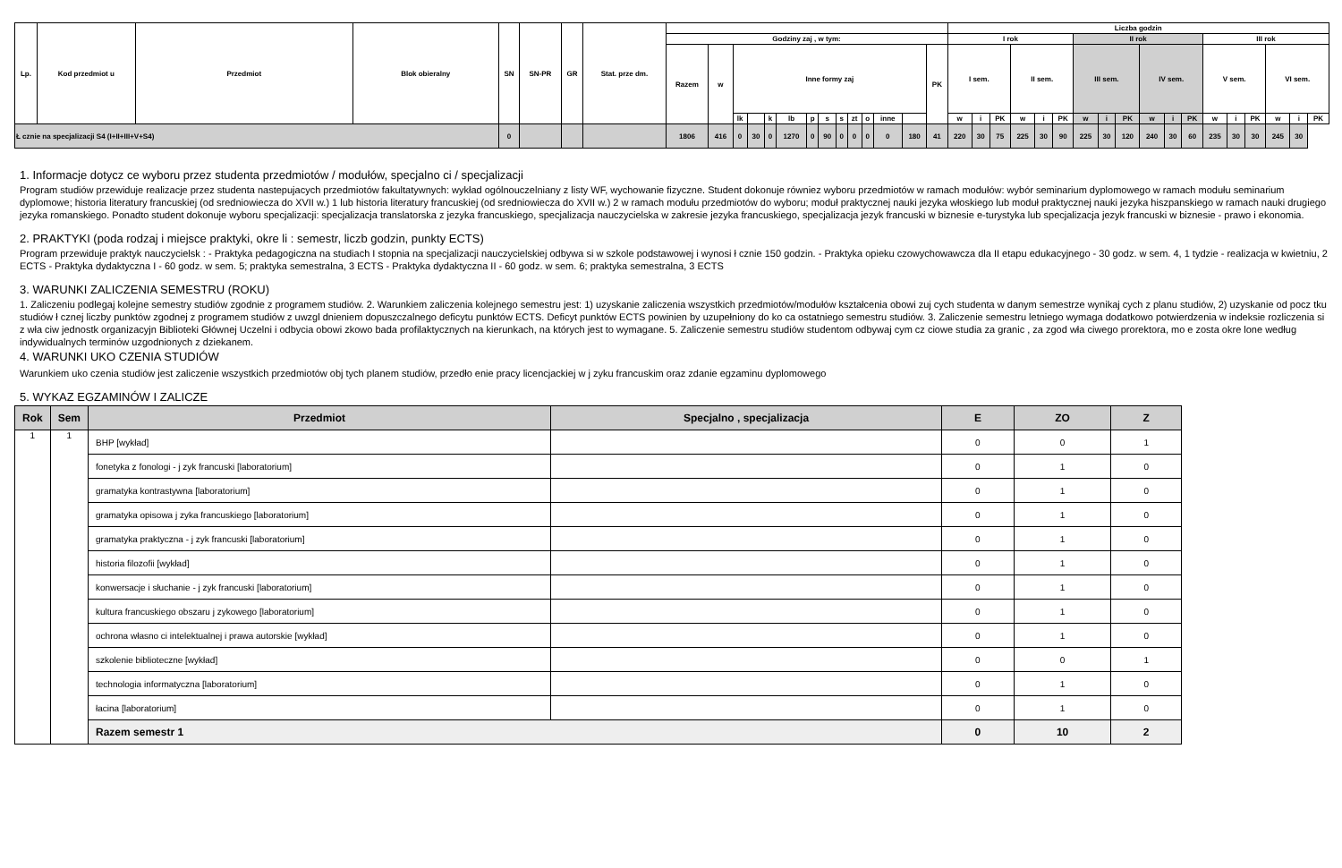| Lp. | Kod przedmiot u | Przedmiot | Blok obieralny | SN | SN-PR | GR | Stat. prze dm. | | | | | | | | | | | | | | | Liczba godzin | | | | | | | | | | | | | | | | | |
| --- | --- | --- | --- | --- | --- | --- | --- | --- | --- | --- | --- | --- | --- | --- | --- | --- | --- | --- | --- | --- | --- | --- | --- | --- | --- | --- | --- | --- | --- | --- | --- | --- | --- | --- | --- | --- | --- | --- | --- |
| | | | | | | | | Godziny zaj , w tym: | | | | | | | | | | | | | | I rok | | | | | | II rok | | | | | | III rok | | | | | |
| | | | | | | | | Razem | w | Inne formy zaj | | | | | | | | | | | PK | I sem. | | | II sem. | | | III sem. | | | IV sem. | | | V sem. | | | VI sem. | | |
| | | | | | | | | | | lk | | k | lb | p | s | s | zt | o | inne | | | w | i | PK | w | i | PK | w | i | PK | w | i | PK | w | i | PK | w | i | PK |
| Ł cznie na specjalizacji S4 (I+II+III+V+S4) | | | | 0 | | | | 1806 | 416 | 0 | 30 | 0 | 1270 | 0 | 90 | 0 | 0 | 0 | 0 | 180 | 41 | 220 | 30 | 75 | 225 | 30 | 90 | 225 | 30 | 120 | 240 | 30 | 60 | 235 | 30 | 30 | 245 | 30 | |
1. Informacje dotycz ce wyboru przez studenta przedmiotów / modułów, specjalno ci / specjalizacji
Program studiów przewiduje realizacje przez studenta nastepujacych przedmiotów fakultatywnych: wykład ogólnouczelniany z listy WF, wychowanie fizyczne. Student dokonuje równiez wyboru przedmiotów w ramach modułów: wybór seminarium dyplomowego w ramach modułu seminarium dyplomowe; historia literatury francuskiej (od sredniowiecza do XVII w.) 1 lub historia literatury francuskiej (od sredniowiecza do XVII w.) 2 w ramach modułu przedmiotów do wyboru; moduł praktycznej nauki jezyka włoskiego lub moduł praktycznej nauki jezyka hiszpanskiego w ramach nauki drugiego jezyka romanskiego. Ponadto student dokonuje wyboru specjalizacji: specjalizacja translatorska z jezyka francuskiego, specjalizacja nauczycielska w zakresie jezyka francuskiego, specjalizacja jezyk francuski w biznesie e-turystyka lub specjalizacja jezyk francuski w biznesie - prawo i ekonomia.
2. PRAKTYKI (poda rodzaj i miejsce praktyki, okre li : semestr, liczb godzin, punkty ECTS)
Program przewiduje praktyk nauczycielsk : - Praktyka pedagogiczna na studiach I stopnia na specjalizacji nauczycielskiej odbywa si w szkole podstawowej i wynosi ł cznie 150 godzin. - Praktyka opieku czowychowawcza dla II etapu edukacyjnego - 30 godz. w sem. 4, 1 tydzie - realizacja w kwietniu, 2 ECTS - Praktyka dydaktyczna I - 60 godz. w sem. 5; praktyka semestralna, 3 ECTS - Praktyka dydaktyczna II - 60 godz. w sem. 6; praktyka semestralna, 3 ECTS
3. WARUNKI ZALICZENIA SEMESTRU (ROKU)
1. Zaliczeniu podlegaj kolejne semestry studiów zgodnie z programem studiów. 2. Warunkiem zaliczenia kolejnego semestru jest: 1) uzyskanie zaliczenia wszystkich przedmiotów/modułów kształcenia obowi zuj cych studenta w danym semestrze wynikaj cych z planu studiów, 2) uzyskanie od pocz tku studiów ł cznej liczby punktów zgodnej z programem studiów z uwzgl dnieniem dopuszczalnego deficytu punktów ECTS. Deficyt punktów ECTS powinien by uzupełniony do ko ca ostatniego semestru studiów. 3. Zaliczenie semestru letniego wymaga dodatkowo potwierdzenia w indeksie rozliczenia si z wła ciw jednostk organizacyjn Biblioteki Głównej Uczelni i odbycia obowi zkowo bada profilaktycznych na kierunkach, na których jest to wymagane. 5. Zaliczenie semestru studiów studentom odbywaj cym cz ciowe studia za granic , za zgod wła ciwego prorektora, mo e zosta okre lone według indywidualnych terminów uzgodnionych z dziekanem.
4. WARUNKI UKO CZENIA STUDIÓW
Warunkiem uko czenia studiów jest zaliczenie wszystkich przedmiotów obj tych planem studiów, przedło enie pracy licencjackiej w j zyku francuskim oraz zdanie egzaminu dyplomowego
5. WYKAZ EGZAMINÓW I ZALICZE
| Rok | Sem | Przedmiot | Specjalno , specjalizacja | E | ZO | Z |
| --- | --- | --- | --- | --- | --- | --- |
| 1 | 1 | BHP [wykład] | | 0 | 0 | 1 |
| | | fonetyka z fonologi - j zyk francuski [laboratorium] | | 0 | 1 | 0 |
| | | gramatyka kontrastywna [laboratorium] | | 0 | 1 | 0 |
| | | gramatyka opisowa j zyka francuskiego [laboratorium] | | 0 | 1 | 0 |
| | | gramatyka praktyczna - j zyk francuski [laboratorium] | | 0 | 1 | 0 |
| | | historia filozofii [wykład] | | 0 | 1 | 0 |
| | | konwersacje i słuchanie - j zyk francuski [laboratorium] | | 0 | 1 | 0 |
| | | kultura francuskiego obszaru j zykowego [laboratorium] | | 0 | 1 | 0 |
| | | ochrona własno ci intelektualnej i prawa autorskie [wykład] | | 0 | 1 | 0 |
| | | szkolenie biblioteczne [wykład] | | 0 | 0 | 1 |
| | | technologia informatyczna [laboratorium] | | 0 | 1 | 0 |
| | | łacina [laboratorium] | | 0 | 1 | 0 |
| | | Razem semestr 1 | | 0 | 10 | 2 |